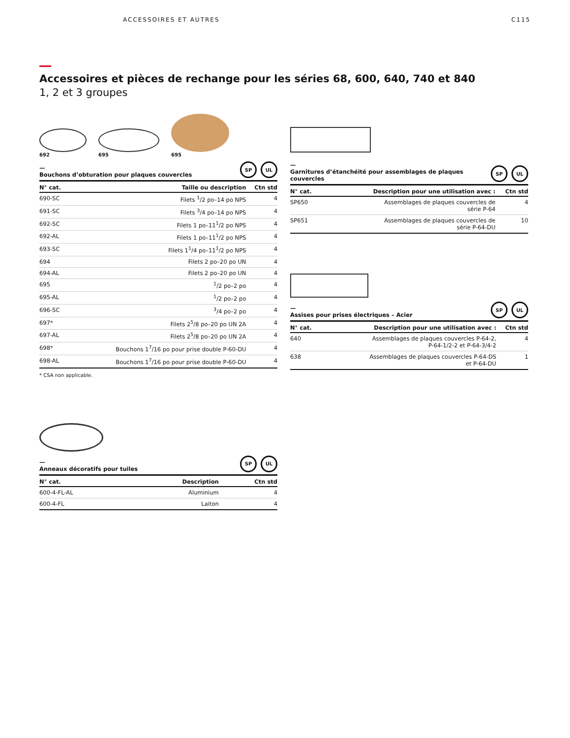ACCESSOIRES ET AUTRES C115
Accessoires et pièces de rechange pour les séries 68, 600, 640, 740 et 840
1, 2 et 3 groupes
692
695
695
—
Bouchons d’obturation pour plaques couvercles SP UL
| N° cat. | Taille ou description | Ctn std |
| --- | --- | --- |
| 690-SC | Filets <sup>1</sup>/2 po–14 po NPS | 4 |
| 691-SC | Filets <sup>3</sup>/4 po–14 po NPS | 4 |
| 692-SC | Filets 1 po–11<sup>1</sup>/2 po NPS | 4 |
| 692-AL | Filets 1 po–11<sup>1</sup>/2 po NPS | 4 |
| 693-SC | Filets 1<sup>1</sup>/4 po–11<sup>1</sup>/2 po NPS | 4 |
| 694 | Filets 2 po–20 po UN | 4 |
| 694-AL | Filets 2 po–20 po UN | 4 |
| 695 | <sup>1</sup>/2 po–2 po | 4 |
| 695-AL | <sup>1</sup>/2 po–2 po | 4 |
| 696-SC | <sup>3</sup>/4 po–2 po | 4 |
| 697* | Filets 2<sup>5</sup>/8 po–20 po UN 2A | 4 |
| 697-AL | Filets 2<sup>5</sup>/8 po–20 po UN 2A | 4 |
| 698* | Bouchons 1<sup>7</sup>/16 po pour prise double P-60-DU | 4 |
| 698-AL | Bouchons 1<sup>7</sup>/16 po pour prise double P-60-DU | 4 |
* CSA non applicable.
—
Anneaux décoratifs pour tuiles SP UL
| N° cat. | Description | Ctn std |
| --- | --- | --- |
| 600-4-FL-AL | Aluminium | 4 |
| 600-4-FL | Laiton | 4 |
—
Garnitures d’étanchéité pour assemblages de plaques couvercles SP UL
| N° cat. | Description pour une utilisation avec : | Ctn std |
| --- | --- | --- |
| SP650 | Assemblages de plaques couvercles de série P-64 | 4 |
| SP651 | Assemblages de plaques couvercles de série P-64-DU | 10 |
—
Assises pour prises électriques – Acier SP UL
| N° cat. | Description pour une utilisation avec : | Ctn std |
| --- | --- | --- |
| 640 | Assemblages de plaques couvercles P-64-2, P-64-1/2-2 et P-64-3/4-2 | 4 |
| 638 | Assemblages de plaques couvercles P-64-DS et P-64-DU | 1 |